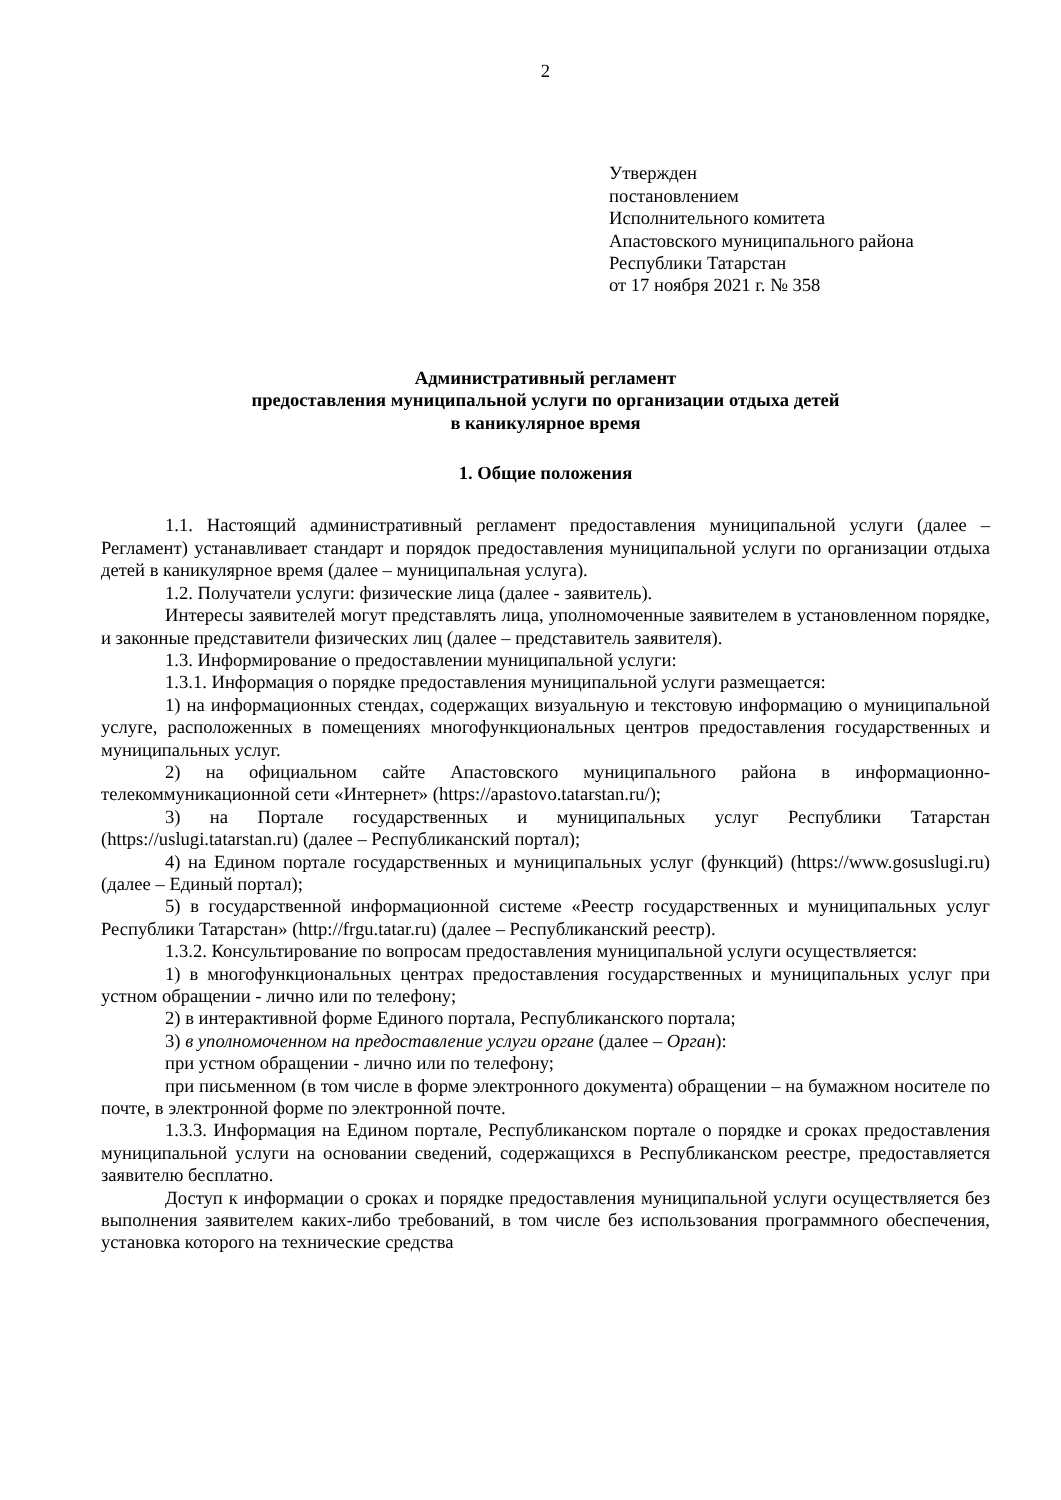2
Утвержден
постановлением
Исполнительного комитета
Апастовского муниципального района
Республики Татарстан
от 17 ноября 2021 г. № 358
Административный регламент
предоставления муниципальной услуги по организации отдыха детей
в каникулярное время
1. Общие положения
1.1. Настоящий административный регламент предоставления муниципальной услуги (далее – Регламент) устанавливает стандарт и порядок предоставления муниципальной услуги по организации отдыха детей в каникулярное время (далее – муниципальная услуга).
1.2. Получатели услуги: физические лица (далее - заявитель).
Интересы заявителей могут представлять лица, уполномоченные заявителем в установленном порядке, и законные представители физических лиц (далее – представитель заявителя).
1.3. Информирование о предоставлении муниципальной услуги:
1.3.1. Информация о порядке предоставления муниципальной услуги размещается:
1) на информационных стендах, содержащих визуальную и текстовую информацию о муниципальной услуге, расположенных в помещениях многофункциональных центров предоставления государственных и муниципальных услуг.
2) на официальном сайте Апастовского муниципального района в информационно-телекоммуникационной сети «Интернет» (https://apastovo.tatarstan.ru/);
3) на Портале государственных и муниципальных услуг Республики Татарстан (https://uslugi.tatarstan.ru) (далее – Республиканский портал);
4) на Едином портале государственных и муниципальных услуг (функций) (https://www.gosuslugi.ru) (далее – Единый портал);
5) в государственной информационной системе «Реестр государственных и муниципальных услуг Республики Татарстан» (http://frgu.tatar.ru) (далее – Республиканский реестр).
1.3.2. Консультирование по вопросам предоставления муниципальной услуги осуществляется:
1) в многофункциональных центрах предоставления государственных и муниципальных услуг при устном обращении - лично или по телефону;
2) в интерактивной форме Единого портала, Республиканского портала;
3) в уполномоченном на предоставление услуги органе (далее – Орган):
при устном обращении - лично или по телефону;
при письменном (в том числе в форме электронного документа) обращении – на бумажном носителе по почте, в электронной форме по электронной почте.
1.3.3. Информация на Едином портале, Республиканском портале о порядке и сроках предоставления муниципальной услуги на основании сведений, содержащихся в Республиканском реестре, предоставляется заявителю бесплатно.
Доступ к информации о сроках и порядке предоставления муниципальной услуги осуществляется без выполнения заявителем каких-либо требований, в том числе без использования программного обеспечения, установка которого на технические средства